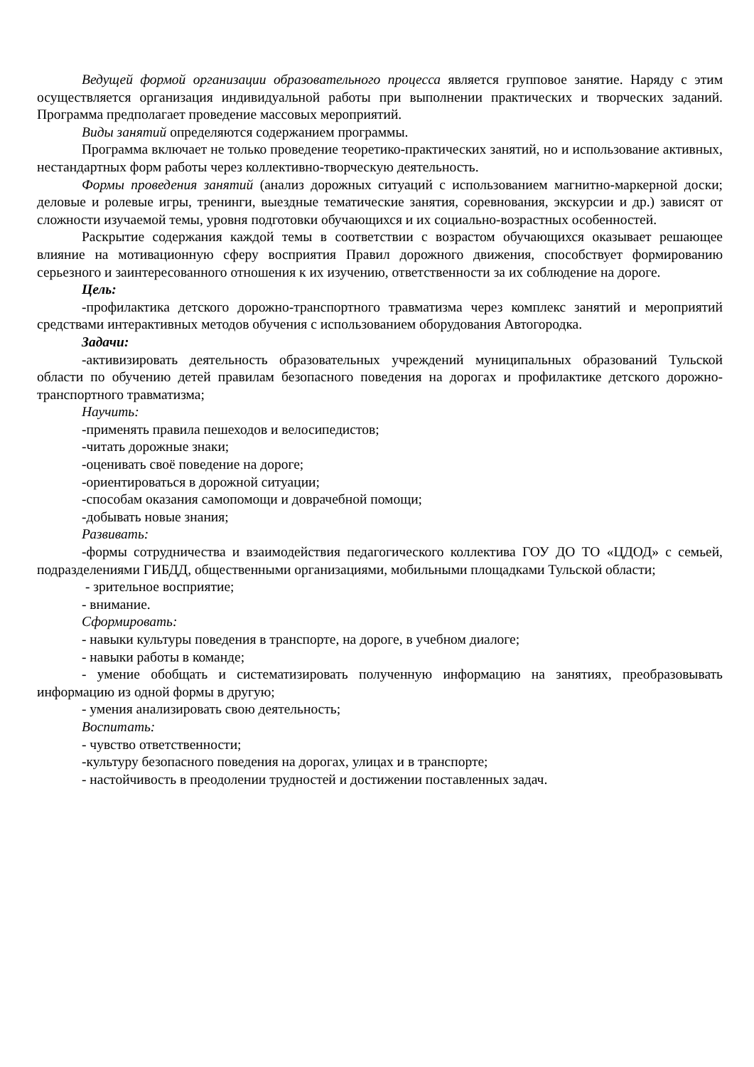Ведущей формой организации образовательного процесса является групповое занятие. Наряду с этим осуществляется организация индивидуальной работы при выполнении практических и творческих заданий. Программа предполагает проведение массовых мероприятий.
Виды занятий определяются содержанием программы.
Программа включает не только проведение теоретико-практических занятий, но и использование активных, нестандартных форм работы через коллективно-творческую деятельность.
Формы проведения занятий (анализ дорожных ситуаций с использованием магнитно-маркерной доски; деловые и ролевые игры, тренинги, выездные тематические занятия, соревнования, экскурсии и др.) зависят от сложности изучаемой темы, уровня подготовки обучающихся и их социально-возрастных особенностей.
Раскрытие содержания каждой темы в соответствии с возрастом обучающихся оказывает решающее влияние на мотивационную сферу восприятия Правил дорожного движения, способствует формированию серьезного и заинтересованного отношения к их изучению, ответственности за их соблюдение на дороге.
Цель:
-профилактика детского дорожно-транспортного травматизма через комплекс занятий и мероприятий средствами интерактивных методов обучения с использованием оборудования Автогородка.
Задачи:
-активизировать деятельность образовательных учреждений муниципальных образований Тульской области по обучению детей правилам безопасного поведения на дорогах и профилактике детского дорожно-транспортного травматизма;
Научить:
-применять правила пешеходов и велосипедистов;
-читать дорожные знаки;
-оценивать своё поведение на дороге;
-ориентироваться в дорожной ситуации;
-способам оказания самопомощи и доврачебной помощи;
-добывать новые знания;
Развивать:
-формы сотрудничества и взаимодействия педагогического коллектива ГОУ ДО ТО «ЦДОД» с семьей, подразделениями ГИБДД, общественными организациями, мобильными площадками Тульской области;
- зрительное восприятие;
- внимание.
Сформировать:
- навыки культуры поведения в транспорте, на дороге, в учебном диалоге;
- навыки работы в команде;
- умение обобщать и систематизировать полученную информацию на занятиях, преобразовывать информацию из одной формы в другую;
- умения анализировать свою деятельность;
Воспитать:
- чувство ответственности;
-культуру безопасного поведения на дорогах, улицах и в транспорте;
- настойчивость в преодолении трудностей и достижении поставленных задач.